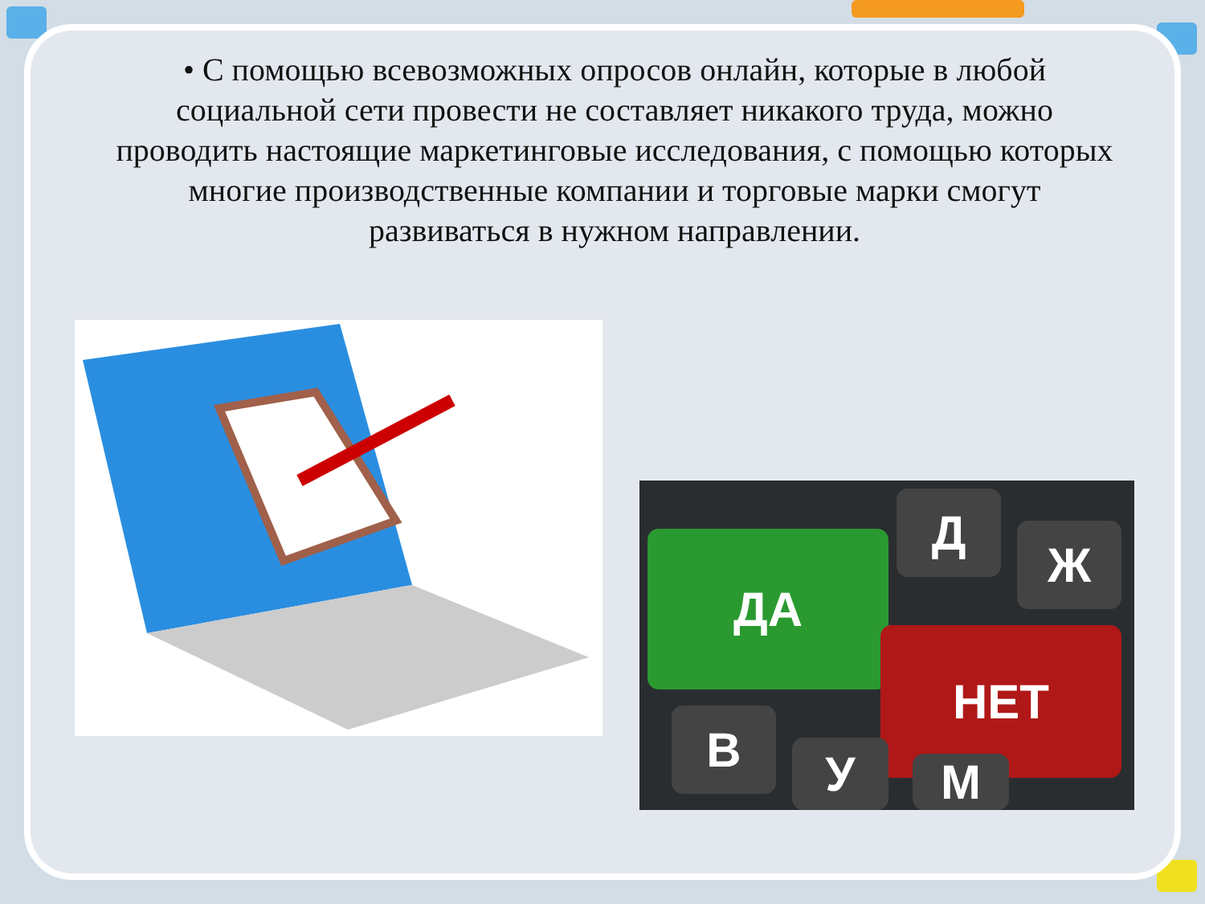• С помощью всевозможных опросов онлайн, которые в любой социальной сети провести не составляет никакого труда, можно проводить настоящие маркетинговые исследования, с помощью которых многие производственные компании и торговые марки смогут развиваться в нужном направлении.
ДА
НЕТ
Д
Ж
В
У М